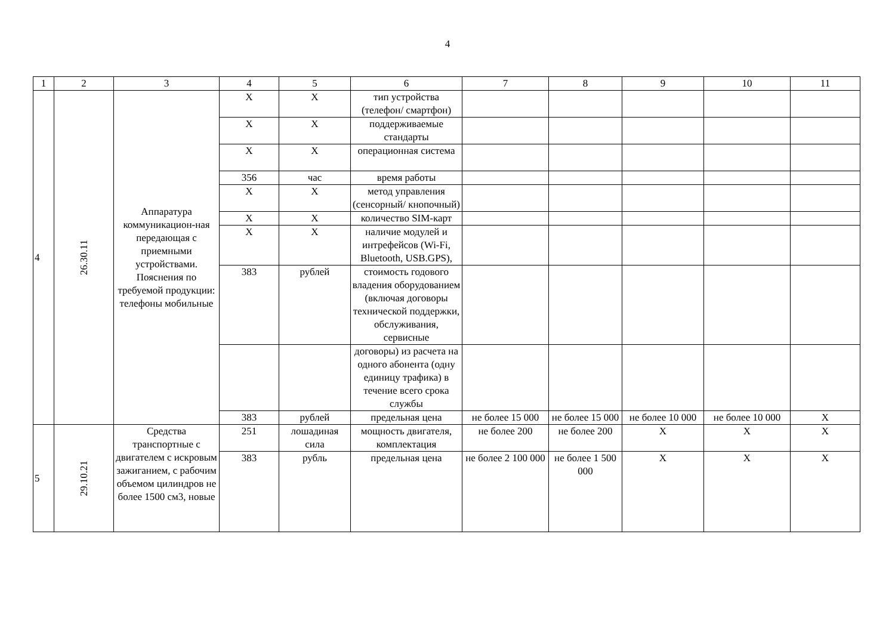4
| 1 | 2 | 3 | 4 | 5 | 6 | 7 | 8 | 9 | 10 | 11 |
| --- | --- | --- | --- | --- | --- | --- | --- | --- | --- | --- |
| 4 | 26.30.11 | Аппаратура коммуникацион-ная передающая с приемными устройствами. Пояснения по требуемой продукции: телефоны мобильные | X | X | тип устройства (телефон/ смартфон) | | | | | |
| | | | X | X | поддерживаемые стандарты | | | | | |
| | | | X | X | операционная система | | | | | |
| | | | 356 | час | время работы | | | | | |
| | | | X | X | метод управления (сенсорный/ кнопочный) | | | | | |
| | | | X | X | количество SIM-карт | | | | | |
| | | | X | X | наличие модулей и интрефейсов (Wi-Fi, Bluetooth, USB.GPS), | | | | | |
| | | | 383 | рублей | стоимость годового владения оборудованием (включая договоры технической поддержки, обслуживания, сервисные | | | | | |
| | | | | | договоры) из расчета на одного абонента (одну единицу трафика) в течение всего срока службы | | | | | |
| | | | 383 | рублей | предельная цена | не более 15 000 | не более 15 000 | не более 10 000 | не более 10 000 | X |
| 5 | 29.10.21 | Средства транспортные с двигателем с искровым зажиганием, с рабочим объемом цилиндров не более 1500 см3, новые | 251 | лошадиная сила | мощность двигателя, комплектация | не более 200 | не более 200 | X | X | X |
| | | | 383 | рубль | предельная цена | не более 2 100 000 | не более 1 500 000 | X | X | X |